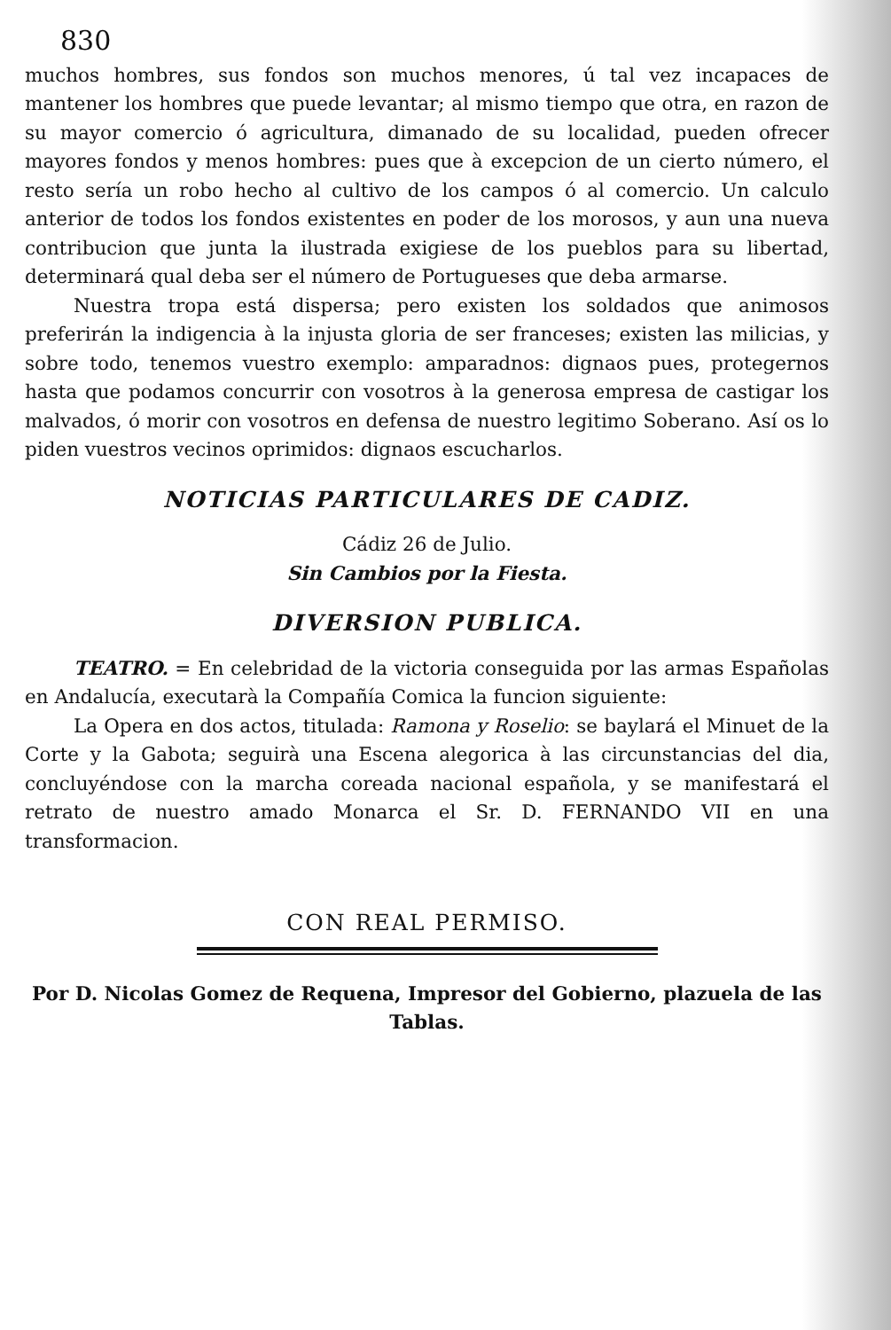830
muchos hombres, sus fondos son muchos menores, ú tal vez incapaces de mantener los hombres que puede levantar; al mismo tiempo que otra, en razon de su mayor comercio ó agricultura, dimanado de su localidad, pueden ofrecer mayores fondos y menos hombres: pues que à excepcion de un cierto número, el resto sería un robo hecho al cultivo de los campos ó al comercio. Un calculo anterior de todos los fondos existentes en poder de los morosos, y aun una nueva contribucion que junta la ilustrada exigiese de los pueblos para su libertad, determinará qual deba ser el número de Portugueses que deba armarse.
Nuestra tropa está dispersa; pero existen los soldados que animosos preferirán la indigencia à la injusta gloria de ser franceses; existen las milicias, y sobre todo, tenemos vuestro exemplo: amparadnos: dignaos pues, protegernos hasta que podamos concurrir con vosotros à la generosa empresa de castigar los malvados, ó morir con vosotros en defensa de nuestro legitimo Soberano. Así os lo piden vuestros vecinos oprimidos: dignaos escucharlos.
NOTICIAS PARTICULARES DE CADIZ.
Cádiz 26 de Julio.
Sin Cambios por la Fiesta.
DIVERSION PUBLICA.
TEATRO. = En celebridad de la victoria conseguida por las armas Españolas en Andalucía, executarà la Compañía Comica la funcion siguiente:
La Opera en dos actos, titulada: Ramona y Roselio: se baylará el Minuet de la Corte y la Gabota; seguirà una Escena alegorica à las circunstancias del dia, concluyéndose con la marcha coreada nacional española, y se manifestará el retrato de nuestro amado Monarca el Sr. D. FERNANDO VII en una transformacion.
CON REAL PERMISO.
Por D. Nicolas Gomez de Requena, Impresor del Gobierno, plazuela de las Tablas.